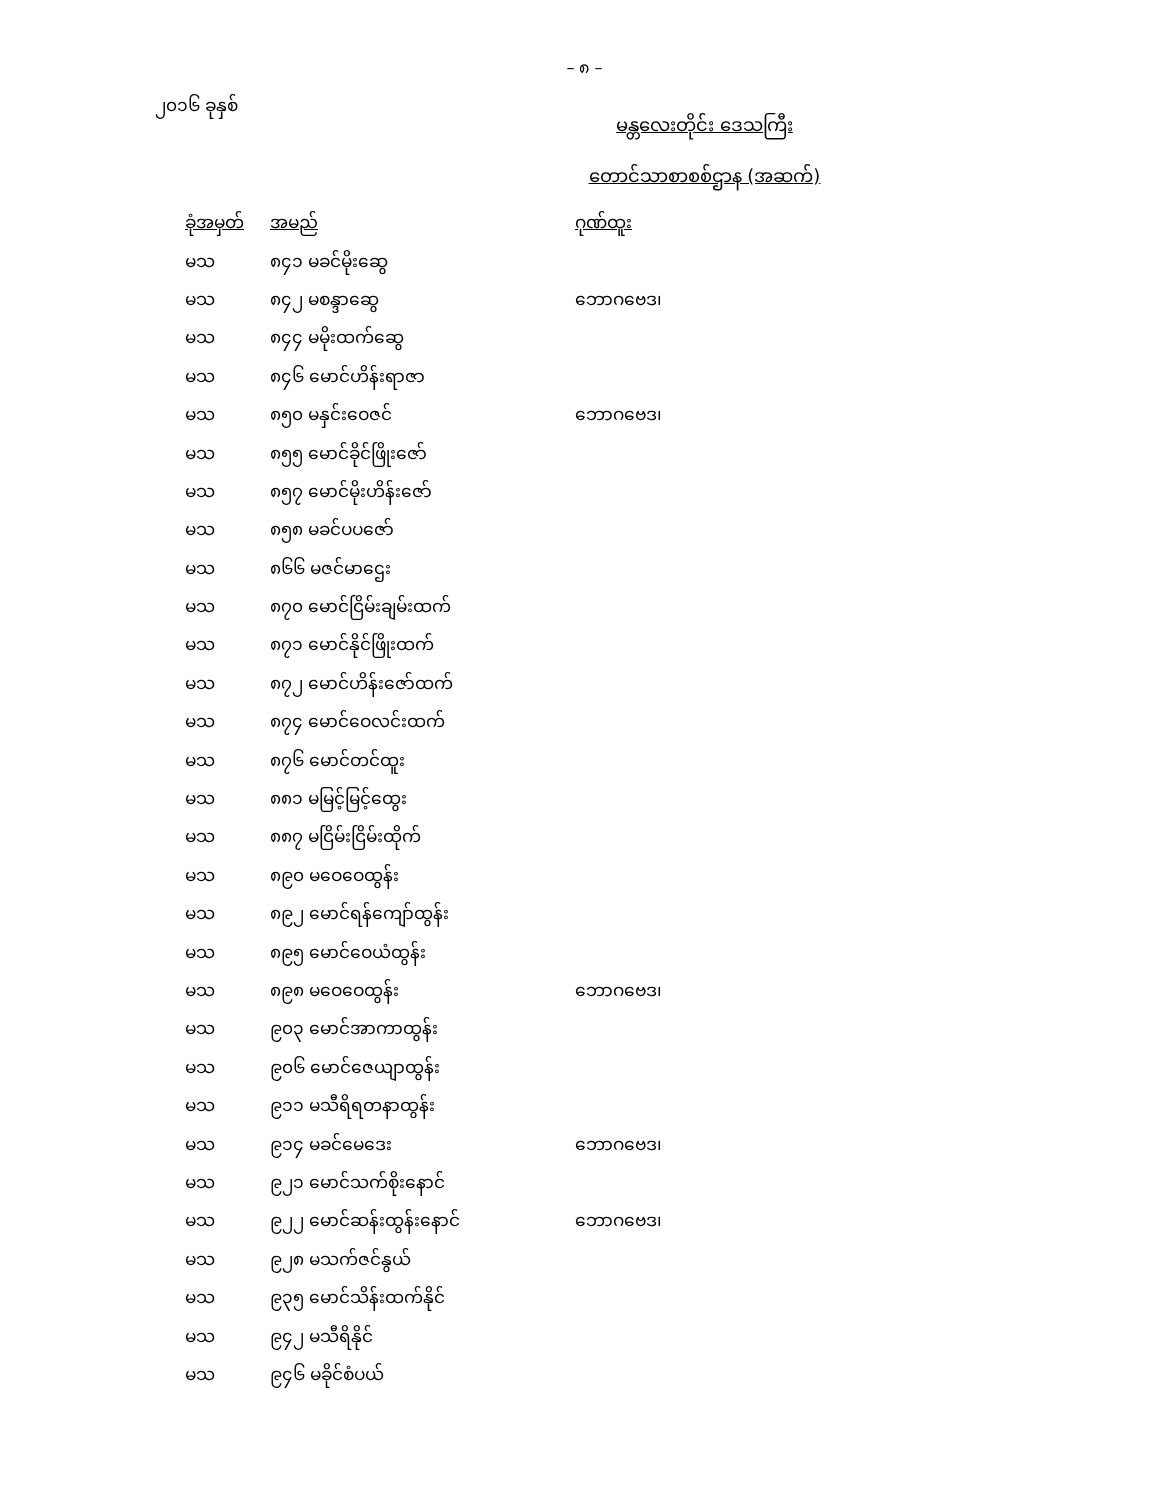– ၈ –
၂၀၁၆ ခုနှစ်
မန္တလေးတိုင်း ဒေသကြီး
တောင်သာစာစစ်ဌာန (အဆက်)
| ခုံအမှတ် | အမည် | ဂုဏ်ထူး |
| --- | --- | --- |
| မသ | ၈၄၁ မခင်မိုးဆွေ | |
| မသ | ၈၄၂ မစန္ဒာဆွေ | ဘောဂဗေဒ၊ |
| မသ | ၈၄၄ မမိုးထက်ဆွေ | |
| မသ | ၈၄၆ မောင်ဟိန်းရာဇာ | |
| မသ | ၈၅၀ မနှင်းဝေဇင် | ဘောဂဗေဒ၊ |
| မသ | ၈၅၅ မောင်ခိုင်ဖြိုးဇော် | |
| မသ | ၈၅၇ မောင်မိုးဟိန်းဇော် | |
| မသ | ၈၅၈ မခင်ပပဇော် | |
| မသ | ၈၆၆ မဇင်မာဌေး | |
| မသ | ၈၇၀ မောင်ငြိမ်းချမ်းထက် | |
| မသ | ၈၇၁ မောင်နိုင်ဖြိုးထက် | |
| မသ | ၈၇၂ မောင်ဟိန်းဇော်ထက် | |
| မသ | ၈၇၄ မောင်ဝေလင်းထက် | |
| မသ | ၈၇၆ မောင်တင်ထူး | |
| မသ | ၈၈၁ မမြင့်မြင့်ထွေး | |
| မသ | ၈၈၇ မငြိမ်းငြိမ်းထိုက် | |
| မသ | ၈၉၀ မဝေဝေထွန်း | |
| မသ | ၈၉၂ မောင်ရန်ကျော်ထွန်း | |
| မသ | ၈၉၅ မောင်ဝေယံထွန်း | |
| မသ | ၈၉၈ မဝေဝေထွန်း | ဘောဂဗေဒ၊ |
| မသ | ၉၀၃ မောင်အာကာထွန်း | |
| မသ | ၉၀၆ မောင်ဇေယျာထွန်း | |
| မသ | ၉၁၁ မသီရိရတနာထွန်း | |
| မသ | ၉၁၄ မခင်မေဒေး | ဘောဂဗေဒ၊ |
| မသ | ၉၂၁ မောင်သက်စိုးနောင် | |
| မသ | ၉၂၂ မောင်ဆန်းထွန်းနောင် | ဘောဂဗေဒ၊ |
| မသ | ၉၂၈ မသက်ဇင်နွယ် | |
| မသ | ၉၃၅ မောင်သိန်းထက်နိုင် | |
| မသ | ၉၄၂ မသီရိနိုင် | |
| မသ | ၉၄၆ မခိုင်စံပယ် | |